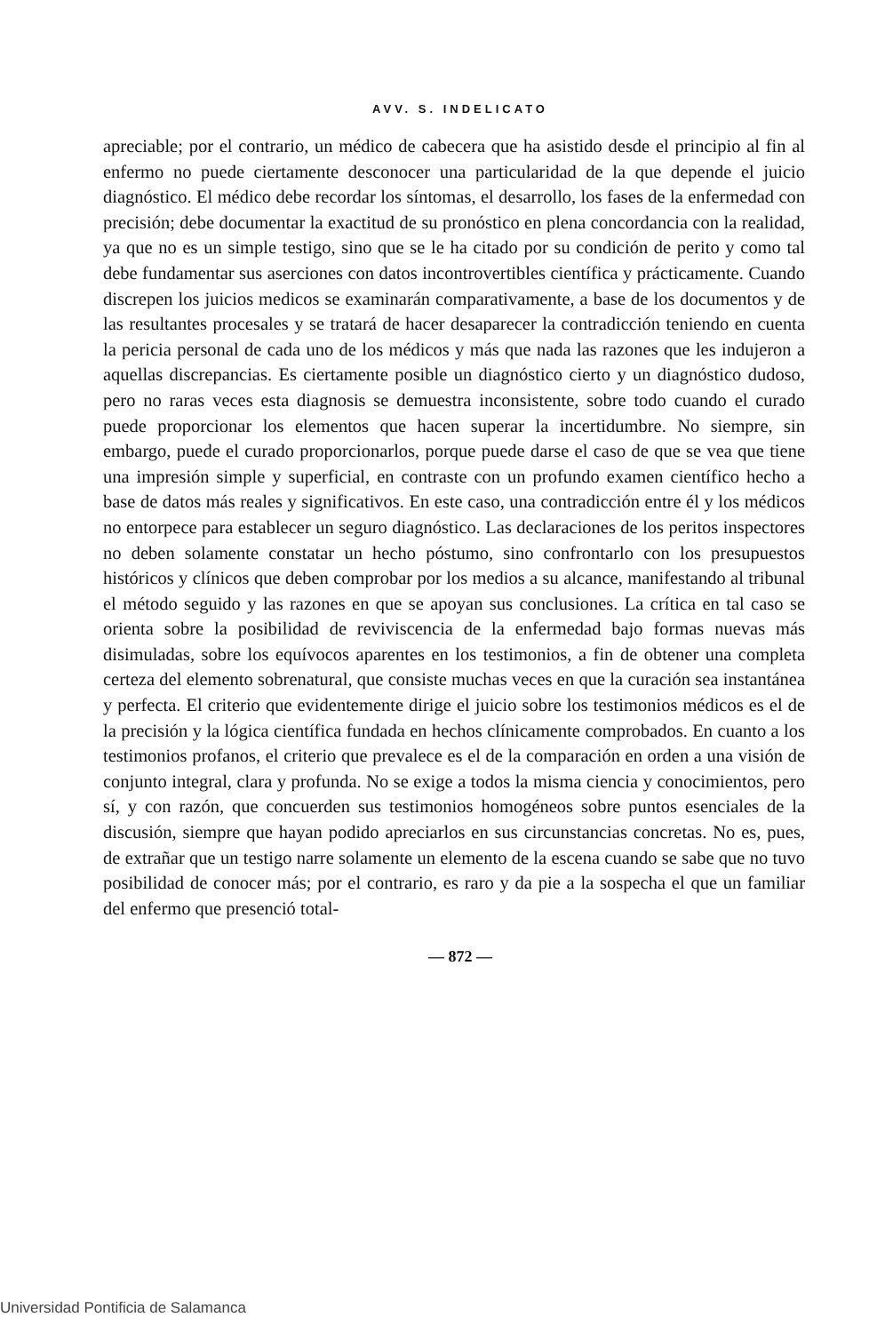AVV. S. INDELICATO
apreciable; por el contrario, un médico de cabecera que ha asistido desde el principio al fin al enfermo no puede ciertamente desconocer una particularidad de la que depende el juicio diagnóstico. El médico debe recordar los síntomas, el desarrollo, los fases de la enfermedad con precisión; debe documentar la exactitud de su pronóstico en plena concordancia con la realidad, ya que no es un simple testigo, sino que se le ha citado por su condición de perito y como tal debe fundamentar sus aserciones con datos incontrovertibles científica y prácticamente. Cuando discrepen los juicios medicos se examinarán comparativamente, a base de los documentos y de las resultantes procesales y se tratará de hacer desaparecer la contradicción teniendo en cuenta la pericia personal de cada uno de los médicos y más que nada las razones que les indujeron a aquellas discrepancias. Es ciertamente posible un diagnóstico cierto y un diagnóstico dudoso, pero no raras veces esta diagnosis se demuestra inconsistente, sobre todo cuando el curado puede proporcionar los elementos que hacen superar la incertidumbre. No siempre, sin embargo, puede el curado proporcionarlos, porque puede darse el caso de que se vea que tiene una impresión simple y superficial, en contraste con un profundo examen científico hecho a base de datos más reales y significativos. En este caso, una contradicción entre él y los médicos no entorpece para establecer un seguro diagnóstico. Las declaraciones de los peritos inspectores no deben solamente constatar un hecho póstumo, sino confrontarlo con los presupuestos históricos y clínicos que deben comprobar por los medios a su alcance, manifestando al tribunal el método seguido y las razones en que se apoyan sus conclusiones. La crítica en tal caso se orienta sobre la posibilidad de reviviscencia de la enfermedad bajo formas nuevas más disimuladas, sobre los equívocos aparentes en los testimonios, a fin de obtener una completa certeza del elemento sobrenatural, que consiste muchas veces en que la curación sea instantánea y perfecta. El criterio que evidentemente dirige el juicio sobre los testimonios médicos es el de la precisión y la lógica científica fundada en hechos clínicamente comprobados. En cuanto a los testimonios profanos, el criterio que prevalece es el de la comparación en orden a una visión de conjunto integral, clara y profunda. No se exige a todos la misma ciencia y conocimientos, pero sí, y con razón, que concuerden sus testimonios homogéneos sobre puntos esenciales de la discusión, siempre que hayan podido apreciarlos en sus circunstancias concretas. No es, pues, de extrañar que un testigo narre solamente un elemento de la escena cuando se sabe que no tuvo posibilidad de conocer más; por el contrario, es raro y da pie a la sospecha el que un familiar del enfermo que presenció total-
— 872 —
Universidad Pontificia de Salamanca